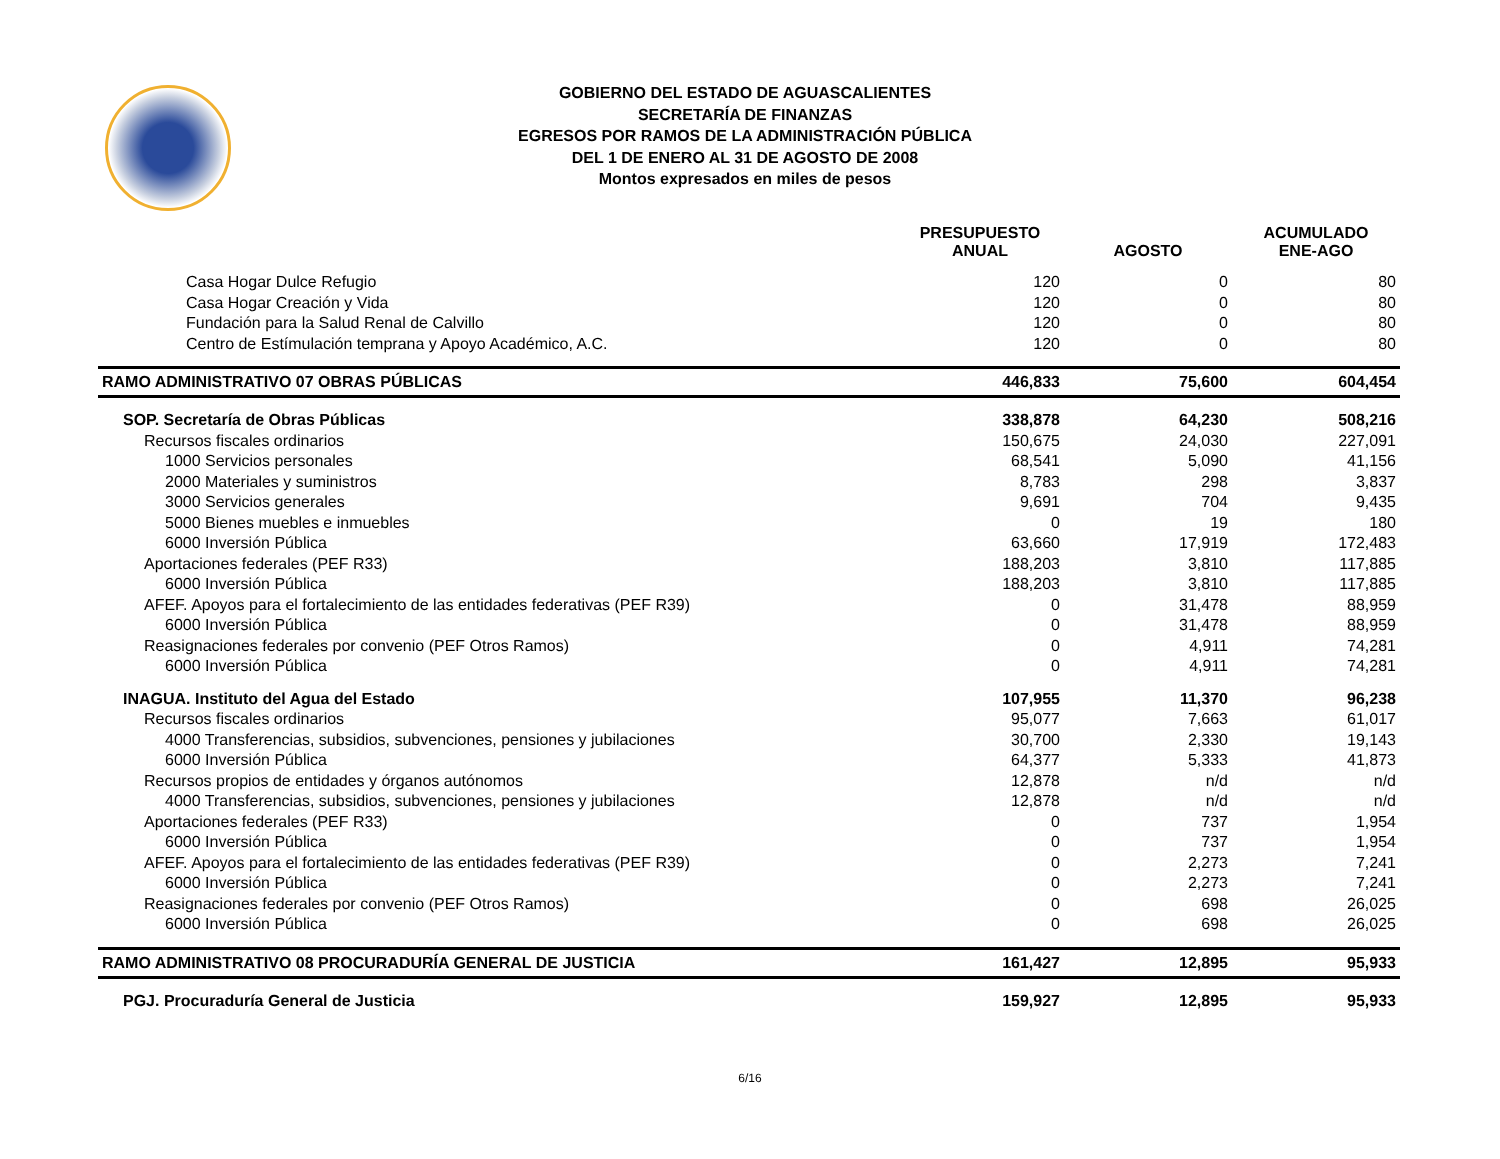GOBIERNO DEL ESTADO DE AGUASCALIENTES
SECRETARÍA DE FINANZAS
EGRESOS POR RAMOS DE LA ADMINISTRACIÓN PÚBLICA
DEL 1 DE ENERO AL 31 DE AGOSTO DE 2008
Montos expresados en miles de pesos
| | PRESUPUESTO ANUAL | AGOSTO | ACUMULADO ENE-AGO |
| --- | --- | --- | --- |
| Casa Hogar Dulce Refugio | 120 | 0 | 80 |
| Casa Hogar Creación y Vida | 120 | 0 | 80 |
| Fundación para la Salud Renal de Calvillo | 120 | 0 | 80 |
| Centro de Estímulación temprana y Apoyo Académico, A.C. | 120 | 0 | 80 |
| RAMO ADMINISTRATIVO 07 OBRAS PÚBLICAS | 446,833 | 75,600 | 604,454 |
| SOP. Secretaría de Obras Públicas | 338,878 | 64,230 | 508,216 |
| Recursos fiscales ordinarios | 150,675 | 24,030 | 227,091 |
| 1000 Servicios personales | 68,541 | 5,090 | 41,156 |
| 2000 Materiales y suministros | 8,783 | 298 | 3,837 |
| 3000 Servicios generales | 9,691 | 704 | 9,435 |
| 5000 Bienes muebles e inmuebles | 0 | 19 | 180 |
| 6000 Inversión Pública | 63,660 | 17,919 | 172,483 |
| Aportaciones federales (PEF R33) | 188,203 | 3,810 | 117,885 |
| 6000 Inversión Pública | 188,203 | 3,810 | 117,885 |
| AFEF. Apoyos para el fortalecimiento de las entidades federativas (PEF R39) | 0 | 31,478 | 88,959 |
| 6000 Inversión Pública | 0 | 31,478 | 88,959 |
| Reasignaciones federales por convenio (PEF Otros Ramos) | 0 | 4,911 | 74,281 |
| 6000 Inversión Pública | 0 | 4,911 | 74,281 |
| INAGUA. Instituto del Agua del Estado | 107,955 | 11,370 | 96,238 |
| Recursos fiscales ordinarios | 95,077 | 7,663 | 61,017 |
| 4000 Transferencias, subsidios, subvenciones, pensiones y jubilaciones | 30,700 | 2,330 | 19,143 |
| 6000 Inversión Pública | 64,377 | 5,333 | 41,873 |
| Recursos propios de entidades y órganos autónomos | 12,878 | n/d | n/d |
| 4000 Transferencias, subsidios, subvenciones, pensiones y jubilaciones | 12,878 | n/d | n/d |
| Aportaciones federales (PEF R33) | 0 | 737 | 1,954 |
| 6000 Inversión Pública | 0 | 737 | 1,954 |
| AFEF. Apoyos para el fortalecimiento de las entidades federativas (PEF R39) | 0 | 2,273 | 7,241 |
| 6000 Inversión Pública | 0 | 2,273 | 7,241 |
| Reasignaciones federales por convenio (PEF Otros Ramos) | 0 | 698 | 26,025 |
| 6000 Inversión Pública | 0 | 698 | 26,025 |
| RAMO ADMINISTRATIVO 08 PROCURADURÍA GENERAL DE JUSTICIA | 161,427 | 12,895 | 95,933 |
| PGJ. Procuraduría General de Justicia | 159,927 | 12,895 | 95,933 |
6/16